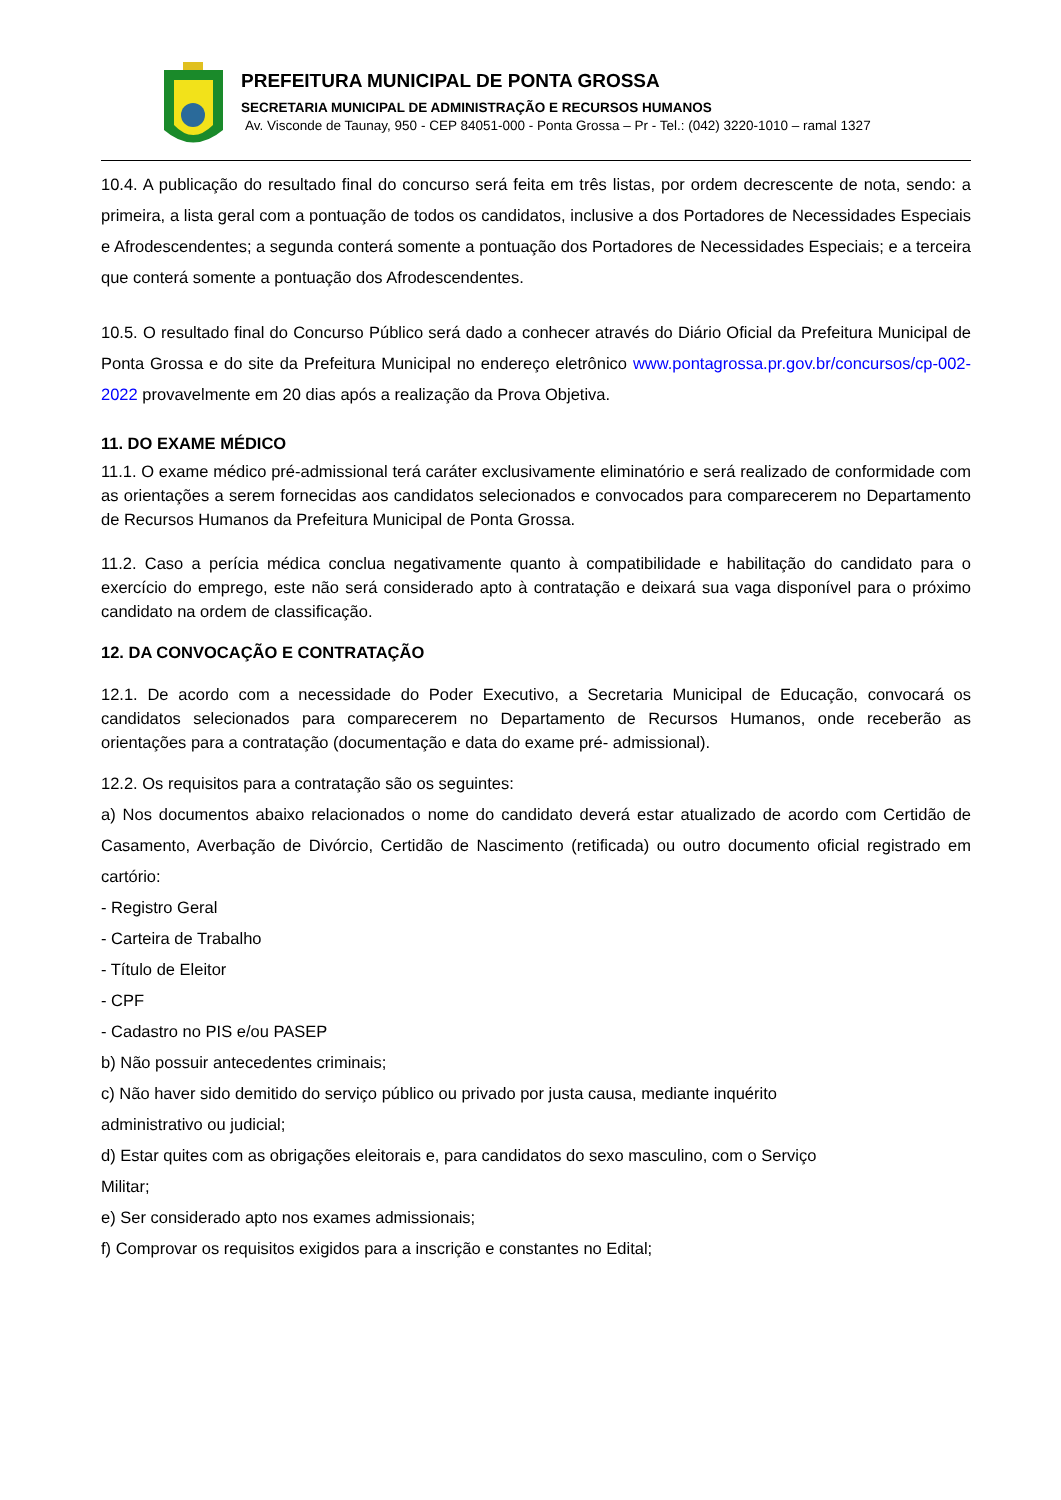PREFEITURA MUNICIPAL DE PONTA GROSSA
SECRETARIA MUNICIPAL DE ADMINISTRAÇÃO E RECURSOS HUMANOS
Av. Visconde de Taunay, 950 - CEP 84051-000 - Ponta Grossa – Pr - Tel.: (042) 3220-1010 – ramal 1327
10.4. A publicação do resultado final do concurso será feita em três listas, por ordem decrescente de nota, sendo: a primeira, a lista geral com a pontuação de todos os candidatos, inclusive a dos Portadores de Necessidades Especiais e Afrodescendentes; a segunda conterá somente a pontuação dos Portadores de Necessidades Especiais; e a terceira que conterá somente a pontuação dos Afrodescendentes.
10.5. O resultado final do Concurso Público será dado a conhecer através do Diário Oficial da Prefeitura Municipal de Ponta Grossa e do site da Prefeitura Municipal no endereço eletrônico www.pontagrossa.pr.gov.br/concursos/cp-002-2022 provavelmente em 20 dias após a realização da Prova Objetiva.
11. DO EXAME MÉDICO
11.1. O exame médico pré-admissional terá caráter exclusivamente eliminatório e será realizado de conformidade com as orientações a serem fornecidas aos candidatos selecionados e convocados para comparecerem no Departamento de Recursos Humanos da Prefeitura Municipal de Ponta Grossa.
11.2. Caso a perícia médica conclua negativamente quanto à compatibilidade e habilitação do candidato para o exercício do emprego, este não será considerado apto à contratação e deixará sua vaga disponível para o próximo candidato na ordem de classificação.
12. DA CONVOCAÇÃO E CONTRATAÇÃO
12.1. De acordo com a necessidade do Poder Executivo, a Secretaria Municipal de Educação, convocará os candidatos selecionados para comparecerem no Departamento de Recursos Humanos, onde receberão as orientações para a contratação (documentação e data do exame pré- admissional).
12.2. Os requisitos para a contratação são os seguintes:
a) Nos documentos abaixo relacionados o nome do candidato deverá estar atualizado de acordo com Certidão de Casamento, Averbação de Divórcio, Certidão de Nascimento (retificada) ou outro documento oficial registrado em cartório:
- Registro Geral
- Carteira de Trabalho
- Título de Eleitor
- CPF
- Cadastro no PIS e/ou PASEP
b) Não possuir antecedentes criminais;
c) Não haver sido demitido do serviço público ou privado por justa causa, mediante inquérito
administrativo ou judicial;
d) Estar quites com as obrigações eleitorais e, para candidatos do sexo masculino, com o Serviço
Militar;
e) Ser considerado apto nos exames admissionais;
f) Comprovar os requisitos exigidos para a inscrição e constantes no Edital;